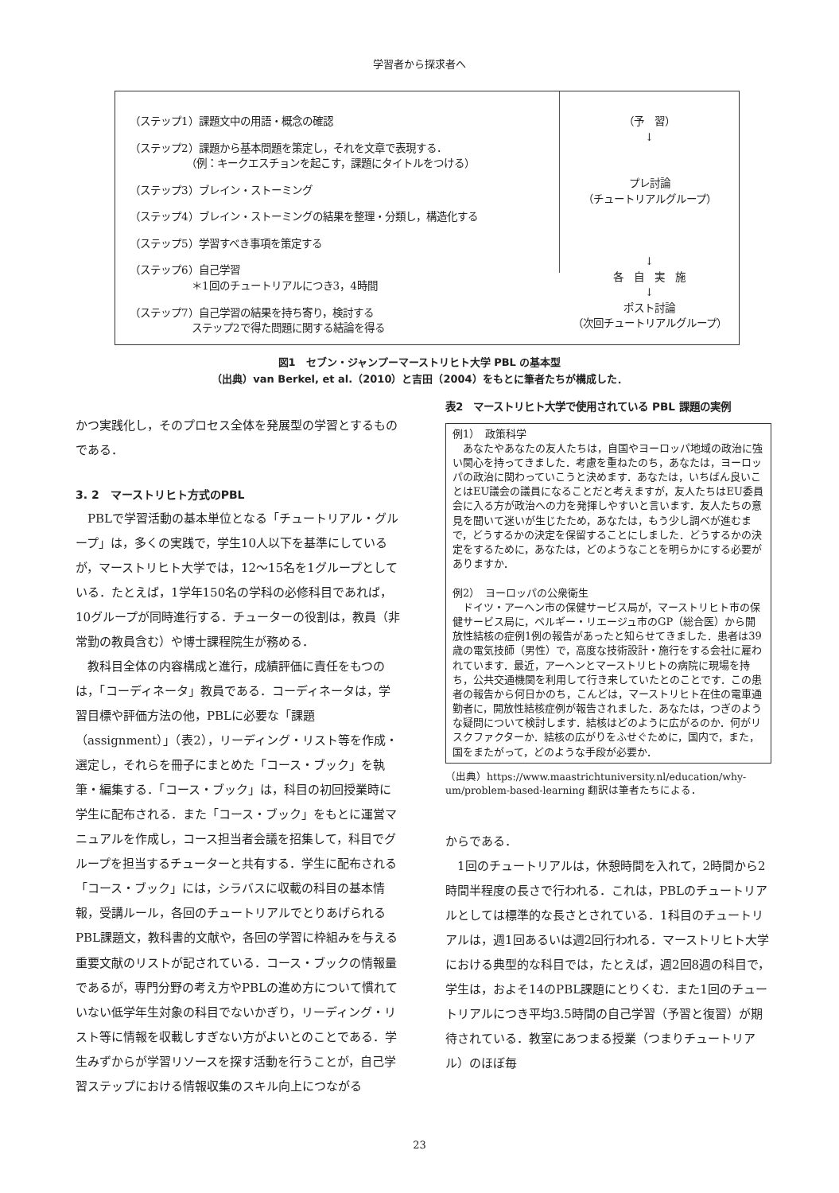学習者から探求者へ
（ステップ1）課題文中の用語・概念の確認
（ステップ2）課題から基本問題を策定し，それを文章で表現する．
　　　　　　（例：キークエスチョンを起こす，課題にタイトルをつける）
（ステップ3）ブレイン・ストーミング
（ステップ4）ブレイン・ストーミングの結果を整理・分類し，構造化する
（ステップ5）学習すべき事項を策定する
（ステップ6）自己学習
　　　　　　＊1回のチュートリアルにつき3，4時間
（ステップ7）自己学習の結果を持ち寄り，検討する
　　　　　　ステップ2で得た問題に関する結論を得る
（予　習）
↓
プレ討論
（チュートリアルグループ）
↓
各　自　実　施
↓
ポスト討論
（次回チュートリアルグループ）
図1　セブン・ジャンプーマーストリヒト大学 PBL の基本型
（出典）van Berkel, et al.（2010）と吉田（2004）をもとに筆者たちが構成した．
かつ実践化し，そのプロセス全体を発展型の学習とするものである．
3. 2　マーストリヒト方式のPBL
PBLで学習活動の基本単位となる「チュートリアル・グループ」は，多くの実践で，学生10人以下を基準にしているが，マーストリヒト大学では，12～15名を1グループとしている．たとえば，1学年150名の学科の必修科目であれば，10グループが同時進行する．チューターの役割は，教員（非常勤の教員含む）や博士課程院生が務める．
教科目全体の内容構成と進行，成績評価に責任をもつのは，「コーディネータ」教員である．コーディネータは，学習目標や評価方法の他，PBLに必要な「課題（assignment）」（表2），リーディング・リスト等を作成・選定し，それらを冊子にまとめた「コース・ブック」を執筆・編集する．「コース・ブック」は，科目の初回授業時に学生に配布される．また「コース・ブック」をもとに運営マニュアルを作成し，コース担当者会議を招集して，科目でグループを担当するチューターと共有する．学生に配布される「コース・ブック」には，シラバスに収載の科目の基本情報，受講ルール，各回のチュートリアルでとりあげられるPBL課題文，教科書的文献や，各回の学習に枠組みを与える重要文献のリストが記されている．コース・ブックの情報量であるが，専門分野の考え方やPBLの進め方について慣れていない低学年生対象の科目でないかぎり，リーディング・リスト等に情報を収載しすぎない方がよいとのことである．学生みずからが学習リソースを探す活動を行うことが，自己学習ステップにおける情報収集のスキル向上につながる
表2　マーストリヒト大学で使用されている PBL 課題の実例
例1）　政策科学
　あなたやあなたの友人たちは，自国やヨーロッパ地域の政治に強い関心を持ってきました．考慮を重ねたのち，あなたは，ヨーロッパの政治に関わっていこうと決めます．あなたは，いちばん良いことはEU議会の議員になることだと考えますが，友人たちはEU委員会に入る方が政治への力を発揮しやすいと言います．友人たちの意見を聞いて迷いが生じたため，あなたは，もう少し調べが進むまで，どうするかの決定を保留することにしました．どうするかの決定をするために，あなたは，どのようなことを明らかにする必要がありますか．
例2）　ヨーロッパの公衆衛生
　ドイツ・アーヘン市の保健サービス局が，マーストリヒト市の保健サービス局に，ベルギー・リエージュ市のGP（総合医）から開放性結核の症例1例の報告があったと知らせてきました．患者は39歳の電気技師（男性）で，高度な技術設計・施行をする会社に雇われています．最近，アーヘンとマーストリヒトの病院に現場を持ち，公共交通機関を利用して行き来していたとのことです．この患者の報告から何日かのち，こんどは，マーストリヒト在住の電車通勤者に，開放性結核症例が報告されました．あなたは，つぎのような疑問について検討します．結核はどのように広がるのか．何がリスクファクターか．結核の広がりをふせぐために，国内で，また，国をまたがって，どのような手段が必要か．
（出典）https://www.maastrichtuniversity.nl/education/why-um/problem-based-learning 翻訳は筆者たちによる．
からである．
1回のチュートリアルは，休憩時間を入れて，2時間から2時間半程度の長さで行われる．これは，PBLのチュートリアルとしては標準的な長さとされている．1科目のチュートリアルは，週1回あるいは週2回行われる．マーストリヒト大学における典型的な科目では，たとえば，週2回8週の科目で，学生は，およそ14のPBL課題にとりくむ．また1回のチュートリアルにつき平均3.5時間の自己学習（予習と復習）が期待されている．教室にあつまる授業（つまりチュートリアル）のほぼ毎
23